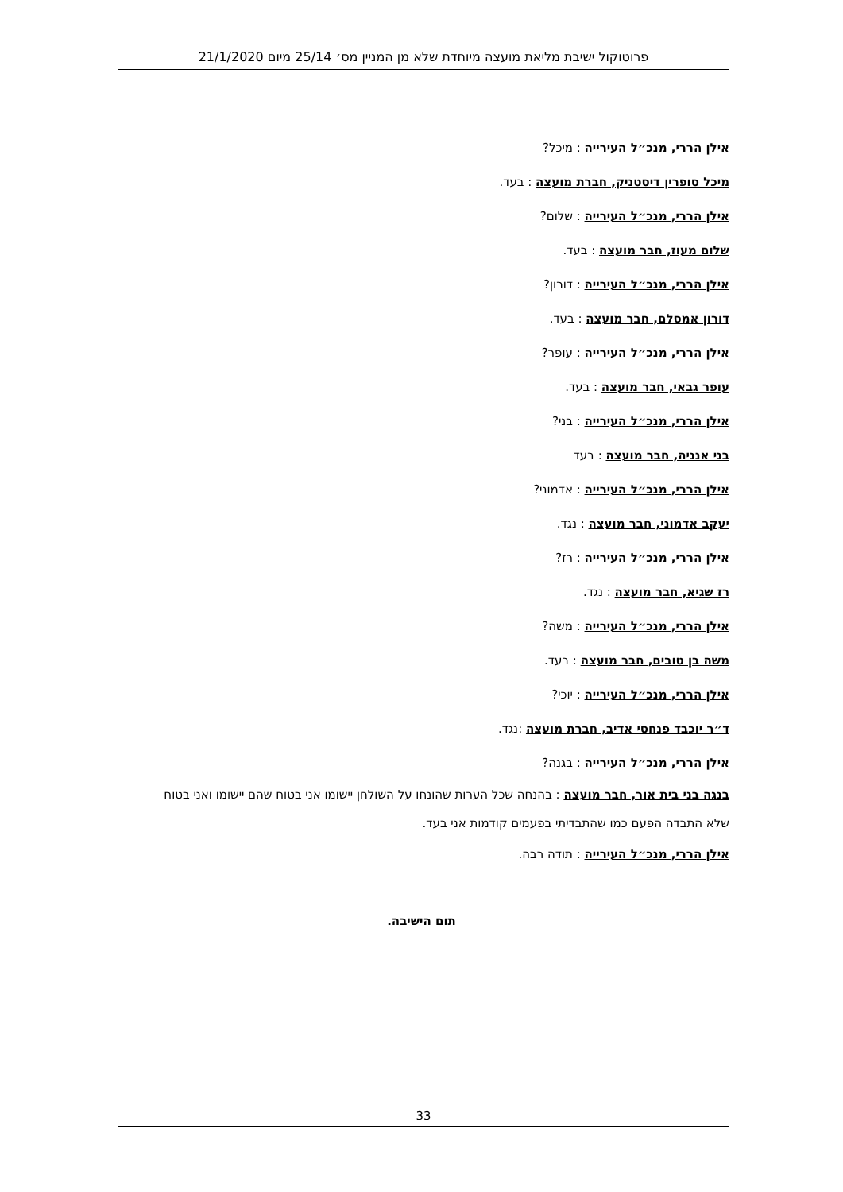פרוטוקול ישיבת מליאת מועצה מיוחדת שלא מן המניין מס׳ 25/14 מיום 21/1/2020
אילן הררי, מנכ״ל העירייה : מיכל?
מיכל סופרין דיסטניק, חברת מועצה : בעד.
אילן הררי, מנכ״ל העירייה : שלום?
שלום מעוז, חבר מועצה : בעד.
אילן הררי, מנכ״ל העירייה : דורון?
דורון אמסלם, חבר מועצה : בעד.
אילן הררי, מנכ״ל העירייה : עופר?
עופר גבאי, חבר מועצה : בעד.
אילן הררי, מנכ״ל העירייה : בני?
בני אנניה, חבר מועצה : בעד
אילן הררי, מנכ״ל העירייה : אדמוני?
יעקב אדמוני, חבר מועצה : נגד.
אילן הררי, מנכ״ל העירייה : רז?
רז שגיא, חבר מועצה : נגד.
אילן הררי, מנכ״ל העירייה : משה?
משה בן טובים, חבר מועצה : בעד.
אילן הררי, מנכ״ל העירייה : יוכי?
ד״ר יוכבד פנחסי אדיב, חברת מועצה :נגד.
אילן הררי, מנכ״ל העירייה : בגנה?
בנגה בני בית אור, חבר מועצה : בהנחה שכל הערות שהונחו על השולחן יישומו אני בטוח שהם יישומו ואני בטוח שלא התבדה הפעם כמו שהתבדיתי בפעמים קודמות אני בעד.
אילן הררי, מנכ״ל העירייה : תודה רבה.
תום הישיבה.
33